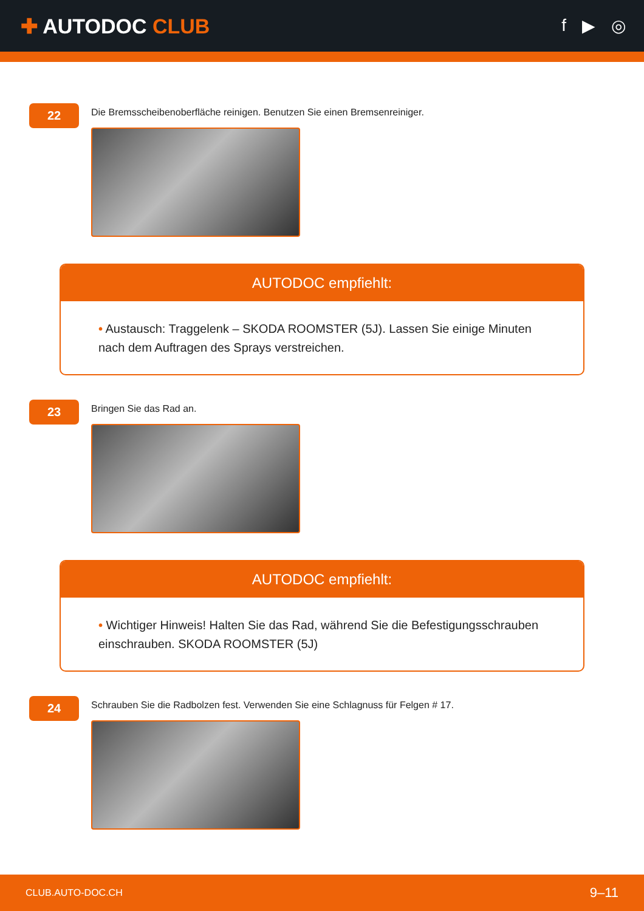✚ AUTODOC CLUB
f ▶ ◎
22
Die Bremsscheibenoberfläche reinigen. Benutzen Sie einen Bremsenreiniger.
AUTODOC empfiehlt:
• Austausch: Traggelenk – SKODA ROOMSTER (5J). Lassen Sie einige Minuten nach dem Auftragen des Sprays verstreichen.
23
Bringen Sie das Rad an.
AUTODOC empfiehlt:
• Wichtiger Hinweis! Halten Sie das Rad, während Sie die Befestigungsschrauben einschrauben. SKODA ROOMSTER (5J)
24
Schrauben Sie die Radbolzen fest. Verwenden Sie eine Schlagnuss für Felgen # 17.
CLUB.AUTO-DOC.CH 9–11